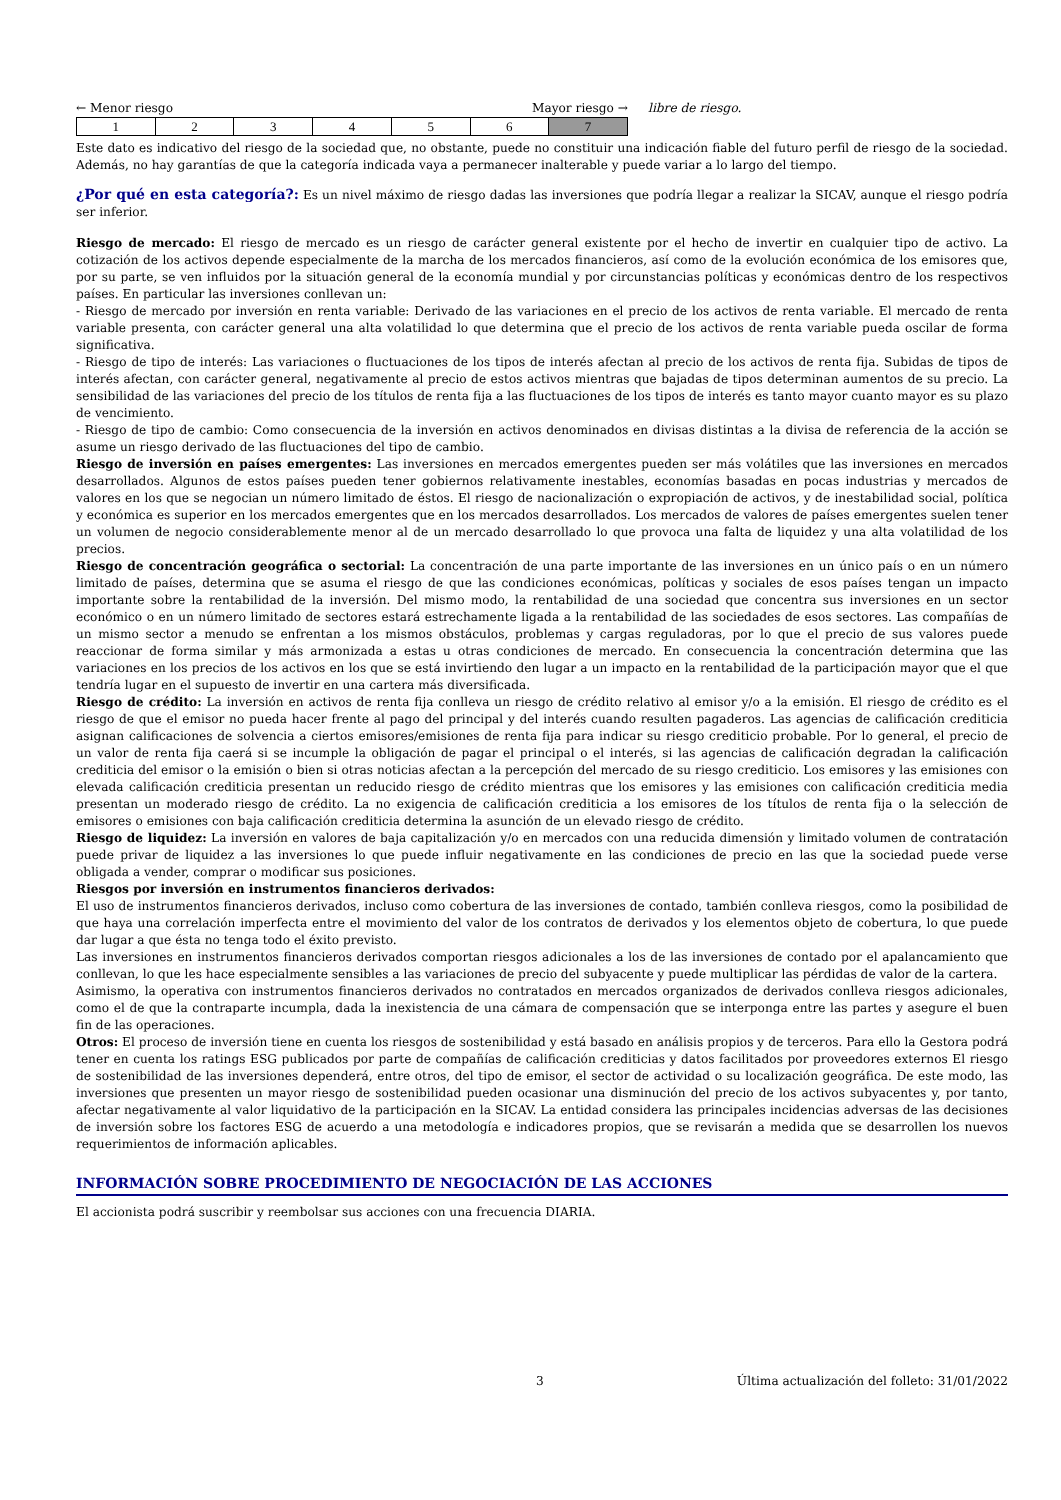← Menor riesgo Mayor riesgo →
| 1 | 2 | 3 | 4 | 5 | 6 | 7 |
libre de riesgo.
Este dato es indicativo del riesgo de la sociedad que, no obstante, puede no constituir una indicación fiable del futuro perfil de riesgo de la sociedad. Además, no hay garantías de que la categoría indicada vaya a permanecer inalterable y puede variar a lo largo del tiempo.
¿Por qué en esta categoría?: Es un nivel máximo de riesgo dadas las inversiones que podría llegar a realizar la SICAV, aunque el riesgo podría ser inferior.
Riesgo de mercado: El riesgo de mercado es un riesgo de carácter general existente por el hecho de invertir en cualquier tipo de activo. La cotización de los activos depende especialmente de la marcha de los mercados financieros, así como de la evolución económica de los emisores que, por su parte, se ven influidos por la situación general de la economía mundial y por circunstancias políticas y económicas dentro de los respectivos países. En particular las inversiones conllevan un:
- Riesgo de mercado por inversión en renta variable: Derivado de las variaciones en el precio de los activos de renta variable. El mercado de renta variable presenta, con carácter general una alta volatilidad lo que determina que el precio de los activos de renta variable pueda oscilar de forma significativa.
- Riesgo de tipo de interés: Las variaciones o fluctuaciones de los tipos de interés afectan al precio de los activos de renta fija. Subidas de tipos de interés afectan, con carácter general, negativamente al precio de estos activos mientras que bajadas de tipos determinan aumentos de su precio. La sensibilidad de las variaciones del precio de los títulos de renta fija a las fluctuaciones de los tipos de interés es tanto mayor cuanto mayor es su plazo de vencimiento.
- Riesgo de tipo de cambio: Como consecuencia de la inversión en activos denominados en divisas distintas a la divisa de referencia de la acción se asume un riesgo derivado de las fluctuaciones del tipo de cambio.
Riesgo de inversión en países emergentes: Las inversiones en mercados emergentes pueden ser más volátiles que las inversiones en mercados desarrollados. Algunos de estos países pueden tener gobiernos relativamente inestables, economías basadas en pocas industrias y mercados de valores en los que se negocian un número limitado de éstos. El riesgo de nacionalización o expropiación de activos, y de inestabilidad social, política y económica es superior en los mercados emergentes que en los mercados desarrollados. Los mercados de valores de países emergentes suelen tener un volumen de negocio considerablemente menor al de un mercado desarrollado lo que provoca una falta de liquidez y una alta volatilidad de los precios.
Riesgo de concentración geográfica o sectorial: La concentración de una parte importante de las inversiones en un único país o en un número limitado de países, determina que se asuma el riesgo de que las condiciones económicas, políticas y sociales de esos países tengan un impacto importante sobre la rentabilidad de la inversión. Del mismo modo, la rentabilidad de una sociedad que concentra sus inversiones en un sector económico o en un número limitado de sectores estará estrechamente ligada a la rentabilidad de las sociedades de esos sectores. Las compañías de un mismo sector a menudo se enfrentan a los mismos obstáculos, problemas y cargas reguladoras, por lo que el precio de sus valores puede reaccionar de forma similar y más armonizada a estas u otras condiciones de mercado. En consecuencia la concentración determina que las variaciones en los precios de los activos en los que se está invirtiendo den lugar a un impacto en la rentabilidad de la participación mayor que el que tendría lugar en el supuesto de invertir en una cartera más diversificada.
Riesgo de crédito: La inversión en activos de renta fija conlleva un riesgo de crédito relativo al emisor y/o a la emisión. El riesgo de crédito es el riesgo de que el emisor no pueda hacer frente al pago del principal y del interés cuando resulten pagaderos. Las agencias de calificación crediticia asignan calificaciones de solvencia a ciertos emisores/emisiones de renta fija para indicar su riesgo crediticio probable. Por lo general, el precio de un valor de renta fija caerá si se incumple la obligación de pagar el principal o el interés, si las agencias de calificación degradan la calificación crediticia del emisor o la emisión o bien si otras noticias afectan a la percepción del mercado de su riesgo crediticio. Los emisores y las emisiones con elevada calificación crediticia presentan un reducido riesgo de crédito mientras que los emisores y las emisiones con calificación crediticia media presentan un moderado riesgo de crédito. La no exigencia de calificación crediticia a los emisores de los títulos de renta fija o la selección de emisores o emisiones con baja calificación crediticia determina la asunción de un elevado riesgo de crédito.
Riesgo de liquidez: La inversión en valores de baja capitalización y/o en mercados con una reducida dimensión y limitado volumen de contratación puede privar de liquidez a las inversiones lo que puede influir negativamente en las condiciones de precio en las que la sociedad puede verse obligada a vender, comprar o modificar sus posiciones.
Riesgos por inversión en instrumentos financieros derivados:
El uso de instrumentos financieros derivados, incluso como cobertura de las inversiones de contado, también conlleva riesgos, como la posibilidad de que haya una correlación imperfecta entre el movimiento del valor de los contratos de derivados y los elementos objeto de cobertura, lo que puede dar lugar a que ésta no tenga todo el éxito previsto.
Las inversiones en instrumentos financieros derivados comportan riesgos adicionales a los de las inversiones de contado por el apalancamiento que conllevan, lo que les hace especialmente sensibles a las variaciones de precio del subyacente y puede multiplicar las pérdidas de valor de la cartera.
Asimismo, la operativa con instrumentos financieros derivados no contratados en mercados organizados de derivados conlleva riesgos adicionales, como el de que la contraparte incumpla, dada la inexistencia de una cámara de compensación que se interponga entre las partes y asegure el buen fin de las operaciones.
Otros: El proceso de inversión tiene en cuenta los riesgos de sostenibilidad y está basado en análisis propios y de terceros. Para ello la Gestora podrá tener en cuenta los ratings ESG publicados por parte de compañías de calificación crediticias y datos facilitados por proveedores externos El riesgo de sostenibilidad de las inversiones dependerá, entre otros, del tipo de emisor, el sector de actividad o su localización geográfica. De este modo, las inversiones que presenten un mayor riesgo de sostenibilidad pueden ocasionar una disminución del precio de los activos subyacentes y, por tanto, afectar negativamente al valor liquidativo de la participación en la SICAV. La entidad considera las principales incidencias adversas de las decisiones de inversión sobre los factores ESG de acuerdo a una metodología e indicadores propios, que se revisarán a medida que se desarrollen los nuevos requerimientos de información aplicables.
INFORMACIÓN SOBRE PROCEDIMIENTO DE NEGOCIACIÓN DE LAS ACCIONES
El accionista podrá suscribir y reembolsar sus acciones con una frecuencia DIARIA.
3 Última actualización del folleto: 31/01/2022